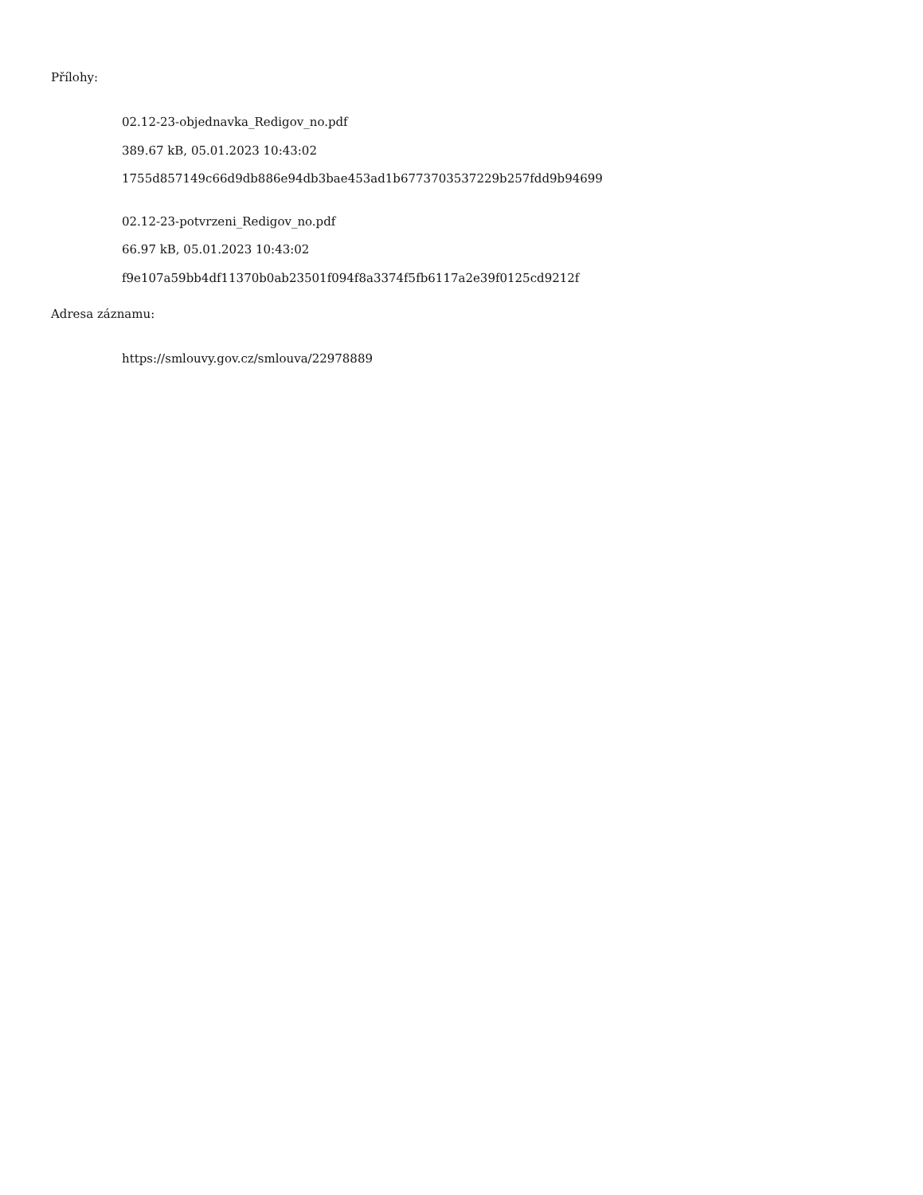Přílohy:
02.12-23-objednavka_Redigov_no.pdf
389.67 kB, 05.01.2023 10:43:02
1755d857149c66d9db886e94db3bae453ad1b6773703537229b257fdd9b94699
02.12-23-potvrzeni_Redigov_no.pdf
66.97 kB, 05.01.2023 10:43:02
f9e107a59bb4df11370b0ab23501f094f8a3374f5fb6117a2e39f0125cd9212f
Adresa záznamu:
https://smlouvy.gov.cz/smlouva/22978889